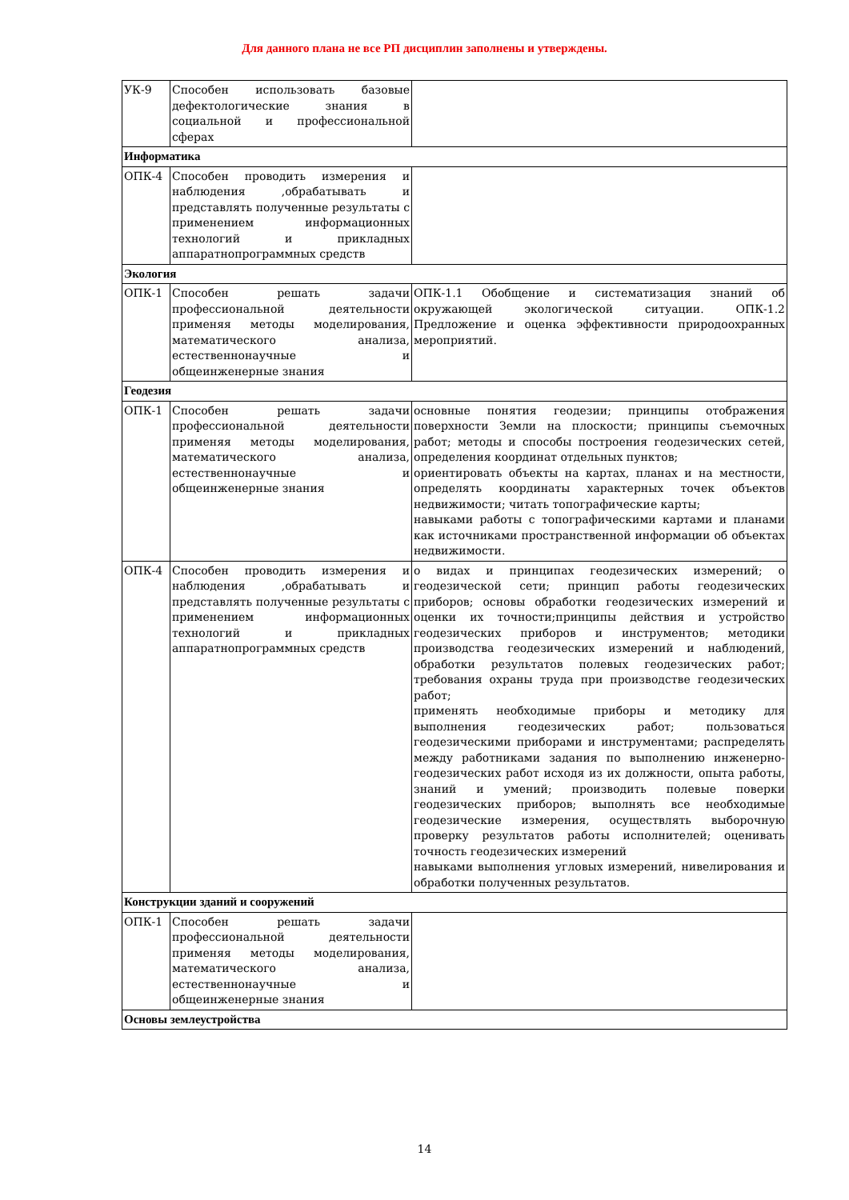Для данного плана не все РП дисциплин заполнены и утверждены.
| УК-9 | Способен использовать базовые дефектологические знания в социальной и профессиональной сферах | |
| Информатика | | |
| ОПК-4 | Способен проводить измерения и наблюдения ,обрабатывать и представлять полученные результаты с применением информационных технологий и прикладных аппаратнопрограммных средств | |
| Экология | | |
| ОПК-1 | Способен решать задачи профессиональной деятельности применяя методы моделирования, математического анализа, естественнонаучные и общеинженерные знания | ОПК-1.1 Обобщение и систематизация знаний об окружающей экологической ситуации. ОПК-1.2 Предложение и оценка эффективности природоохранных мероприятий. |
| Геодезия | | |
| ОПК-1 | Способен решать задачи профессиональной деятельности применяя методы моделирования, математического анализа, естественнонаучные и общеинженерные знания | основные понятия геодезии; принципы отображения поверхности Земли на плоскости; принципы съемочных работ; методы и способы построения геодезических сетей, определения координат отдельных пунктов; ориентировать объекты на картах, планах и на местности, определять координаты характерных точек объектов недвижимости; читать топографические карты; навыками работы с топографическими картами и планами как источниками пространственной информации об объектах недвижимости. |
| ОПК-4 | Способен проводить измерения и наблюдения ,обрабатывать и представлять полученные результаты с применением информационных технологий и прикладных аппаратнопрограммных средств | о видах и принципах геодезических измерений; о геодезической сети; принцип работы геодезических приборов; основы обработки геодезических измерений и оценки их точности;принципы действия и устройство геодезических приборов и инструментов; методики производства геодезических измерений и наблюдений, обработки результатов полевых геодезических работ; требования охраны труда при производстве геодезических работ; применять необходимые приборы и методику для выполнения геодезических работ; пользоваться геодезическими приборами и инструментами; распределять между работниками задания по выполнению инженерно-геодезических работ исходя из их должности, опыта работы, знаний и умений; производить полевые поверки геодезических приборов; выполнять все необходимые геодезические измерения, осуществлять выборочную проверку результатов работы исполнителей; оценивать точность геодезических измерений навыками выполнения угловых измерений, нивелирования и обработки полученных результатов. |
| Конструкции зданий и сооружений | | |
| ОПК-1 | Способен решать задачи профессиональной деятельности применяя методы моделирования, математического анализа, естественнонаучные и общеинженерные знания | |
| Основы землеустройства | | |
14